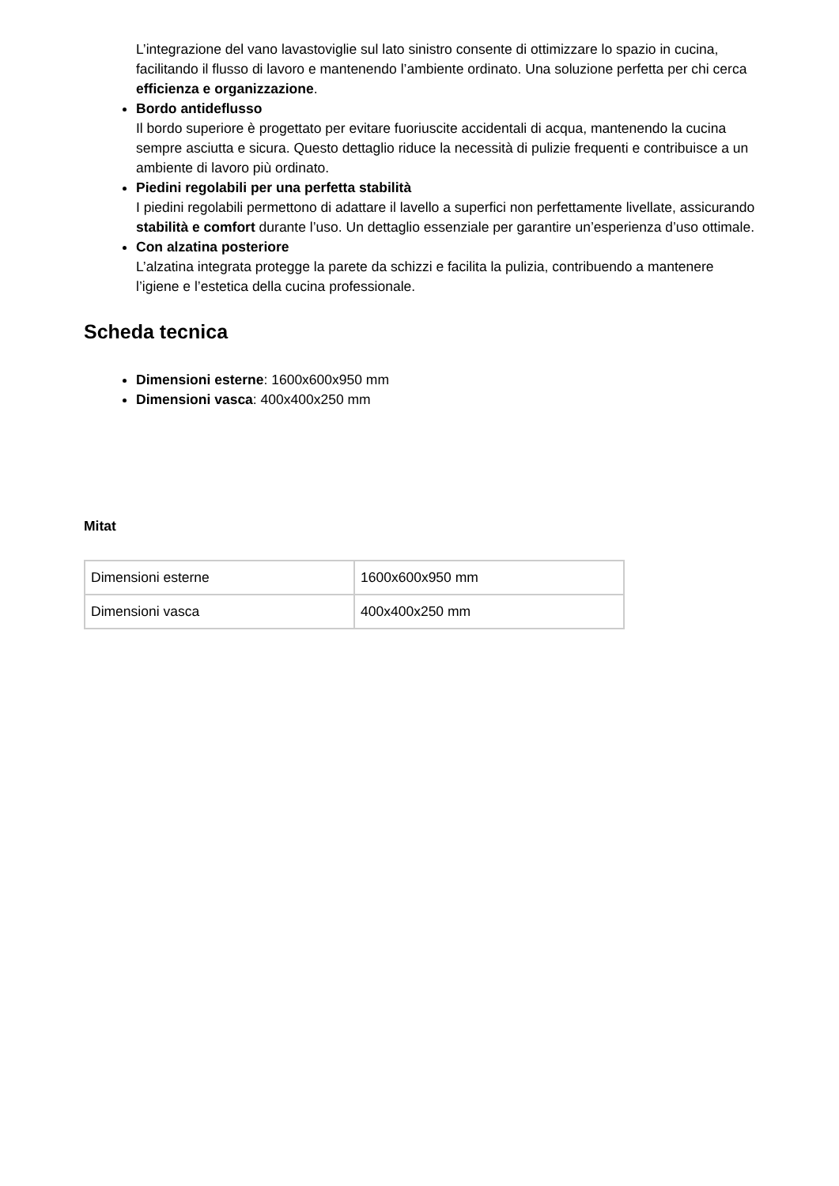L’integrazione del vano lavastoviglie sul lato sinistro consente di ottimizzare lo spazio in cucina, facilitando il flusso di lavoro e mantenendo l’ambiente ordinato. Una soluzione perfetta per chi cerca efficienza e organizzazione.
Bordo antideflusso
Il bordo superiore è progettato per evitare fuoriuscite accidentali di acqua, mantenendo la cucina sempre asciutta e sicura. Questo dettaglio riduce la necessità di pulizie frequenti e contribuisce a un ambiente di lavoro più ordinato.
Piedini regolabili per una perfetta stabilità
I piedini regolabili permettono di adattare il lavello a superfici non perfettamente livellate, assicurando stabilità e comfort durante l’uso. Un dettaglio essenziale per garantire un’esperienza d’uso ottimale.
Con alzatina posteriore
L’alzatina integrata protegge la parete da schizzi e facilita la pulizia, contribuendo a mantenere l’igiene e l’estetica della cucina professionale.
Scheda tecnica
Dimensioni esterne: 1600x600x950 mm
Dimensioni vasca: 400x400x250 mm
Mitat
| Dimensioni esterne | 1600x600x950 mm |
| Dimensioni vasca | 400x400x250 mm |